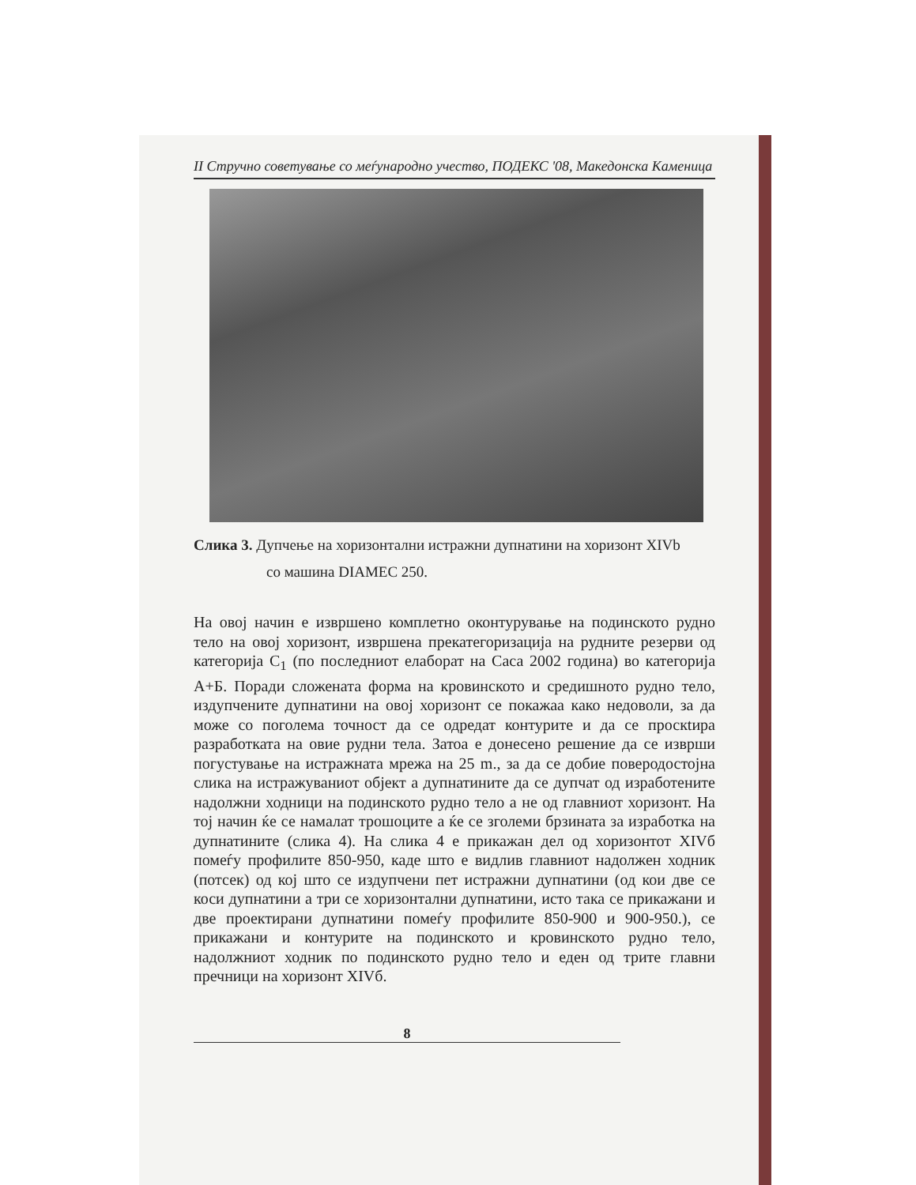II Стручно советување со меѓународно учество, ПОДЕКС '08, Македонска Каменица
Слика 3. Дупчење на хоризонтални истражни дупнатини на хоризонт XIVb
со машина DIAMEC 250.
На овој начин е извршено комплетно оконтурување на подинското рудно тело на овој хоризонт, извршена прекатегоризација на рудните резерви од категорија C<sub>1</sub> (по последниот елаборат на Саса 2002 година) во категорија А+Б. Поради сложената форма на кровинското и средишното рудно тело, издупчените дупнатини на овој хоризонт се покажаа како недоволи, за да може со поголема точност да се одредат контурите и да се проскtира разработката на овие рудни тела. Затоа е донесено решение да се изврши погустување на истражната мрежа на 25 m., за да се добие поверодостојна слика на истражуваниот објект а дупнатините да се дупчат од изработените надолжни ходници на подинското рудно тело а не од главниот хоризонт. На тој начин ќе се намалат трошоците а ќе се зголеми брзината за изработка на дупнатините (слика 4). На слика 4 е прикажан дел од хоризонтот XIVб помеѓу профилите 850-950, каде што е видлив главниот надолжен ходник (потсек) од кој што се издупчени пет истражни дупнатини (од кои две се коси дупнатини а три се хоризонтални дупнатини, исто така се прикажани и две проектирани дупнатини помеѓу профилите 850-900 и 900-950.), се прикажани и контурите на подинското и кровинското рудно тело, надолжниот ходник по подинското рудно тело и еден од трите главни пречници на хоризонт XIVб.
8